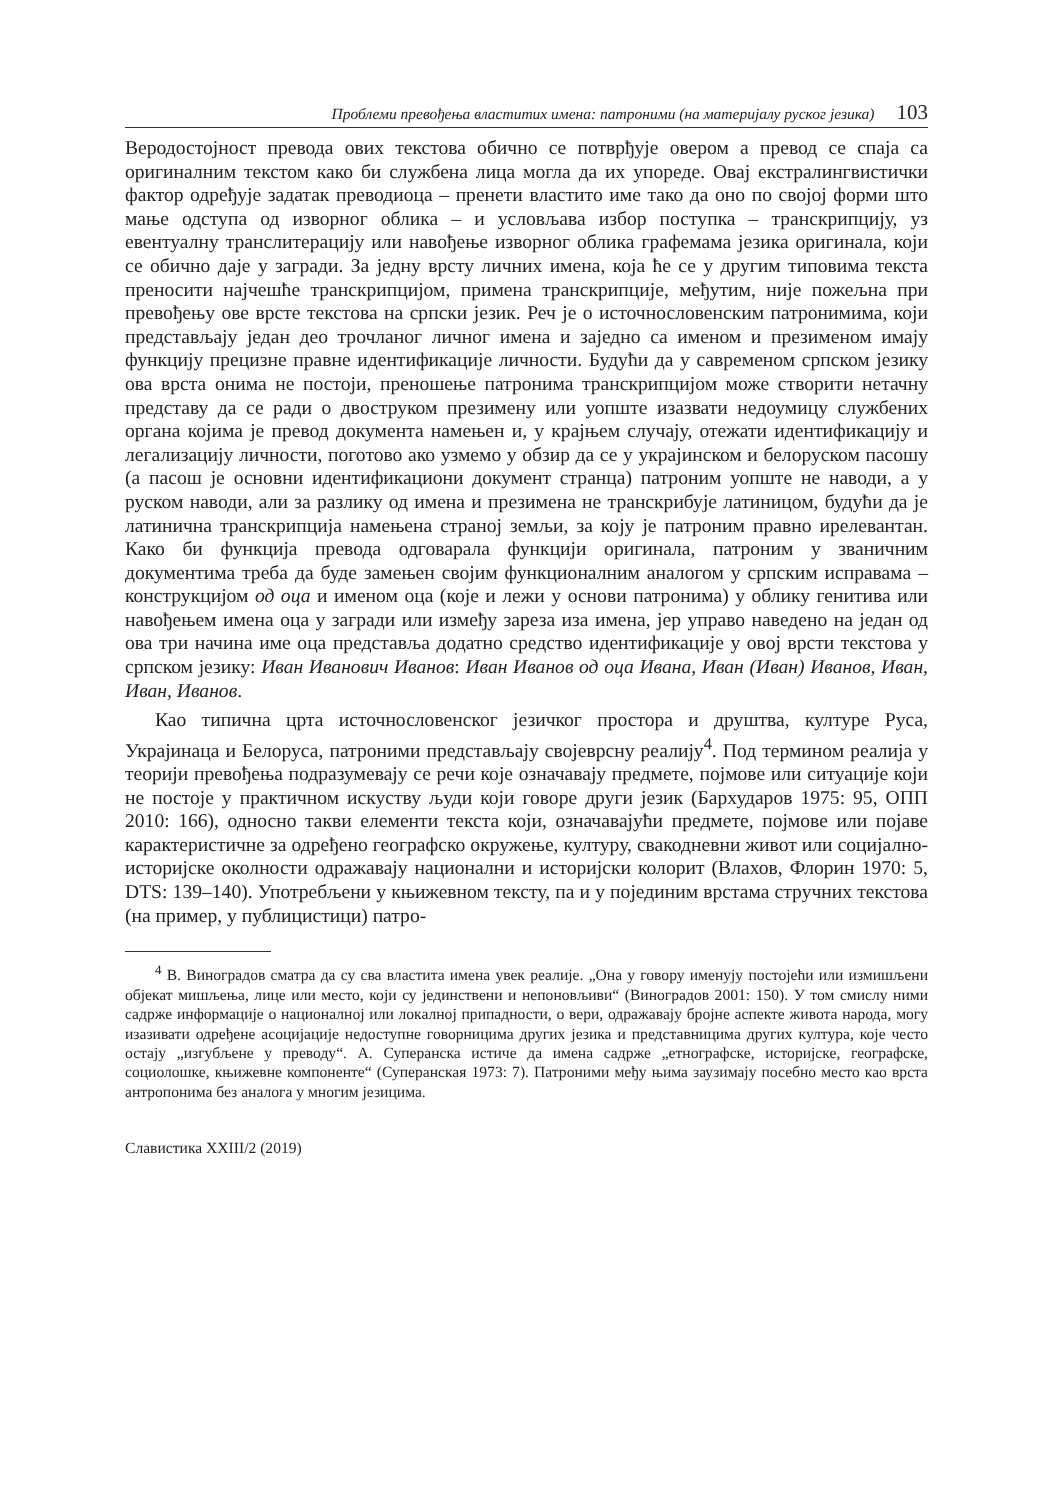Проблеми превођења властитих имена: патроними (на материјалу руског језика) 103
Веродостојност превода ових текстова обично се потврђује овером а превод се спаја са оригиналним текстом како би службена лица могла да их упореде. Овај екстралингвистички фактор одређује задатак преводиоца – пренети властито име тако да оно по својој форми што мање одступа од изворног облика – и условљава избор поступка – транскрипцију, уз евентуалну транслитерацију или навођење изворног облика графемама језика оригинала, који се обично даје у загради. За једну врсту личних имена, која ће се у другим типовима текста преносити најчешће транскрипцијом, примена транскрипције, међутим, није пожељна при превођењу ове врсте текстова на српски језик. Реч је о источнословенским патронимима, који представљају један део трочланог личног имена и заједно са именом и презименом имају функцију прецизне правне идентификације личности. Будући да у савременом српском језику ова врста онима не постоји, преношење патронима транскрипцијом може створити нетачну представу да се ради о двоструком презимену или уопште изазвати недоумицу службених органа којима је превод документа намењен и, у крајњем случају, отежати идентификацију и легализацију личности, поготово ако узмемо у обзир да се у украјинском и белоруском пасошу (а пасош је основни идентификациони документ странца) патроним уопште не наводи, а у руском наводи, али за разлику од имена и презимена не транскрибује латиницом, будући да је латинична транскрипција намењена страној земљи, за коју је патроним правно ирелевантан. Како би функција превода одговарала функцији оригинала, патроним у званичним документима треба да буде замењен својим функционалним аналогом у српским исправама – конструкцијом од оца и именом оца (које и лежи у основи патронима) у облику генитива или навођењем имена оца у загради или између зареза иза имена, јер управо наведено на један од ова три начина име оца представља додатно средство идентификације у овој врсти текстова у српском језику: Иван Иванович Иванов: Иван Иванов од оца Ивана, Иван (Иван) Иванов, Иван, Иван, Иванов.
Као типична црта источнословенског језичког простора и друштва, културе Руса, Украјинаца и Белоруса, патроними представљају својеврсну реалију<sup>4</sup>. Под термином реалија у теорији превођења подразумевају се речи које означавају предмете, појмове или ситуације који не постоје у практичном искуству људи који говоре други језик (Бархударов 1975: 95, ОПП 2010: 166), односно такви елементи текста који, означавајући предмете, појмове или појаве карактеристичне за одређено географско окружење, културу, свакодневни живот или социјално-историјске околности одражавају национални и историјски колорит (Влахов, Флорин 1970: 5, DTS: 139–140). Употребљени у књижевном тексту, па и у појединим врстама стручних текстова (на пример, у публицистици) патро-
<sup>4</sup> В. Виноградов сматра да су сва властита имена увек реалије. „Она у говору именују постојећи или измишљени објекат мишљења, лице или место, који су јединствени и непоновљиви“ (Виноградов 2001: 150). У том смислу ними садрже информације о националној или локалној припадности, о вери, одражавају бројне аспекте живота народа, могу изазивати одређене асоцијације недоступне говорницима других језика и представницима других култура, које често остају „изгубљене у преводу“. А. Суперанска истиче да имена садрже „етнографске, историјске, географске, социолошке, књижевне компоненте“ (Суперанская 1973: 7). Патроними међу њима заузимају посебно место као врста антропонима без аналога у многим језицима.
Славистика XXIII/2 (2019)